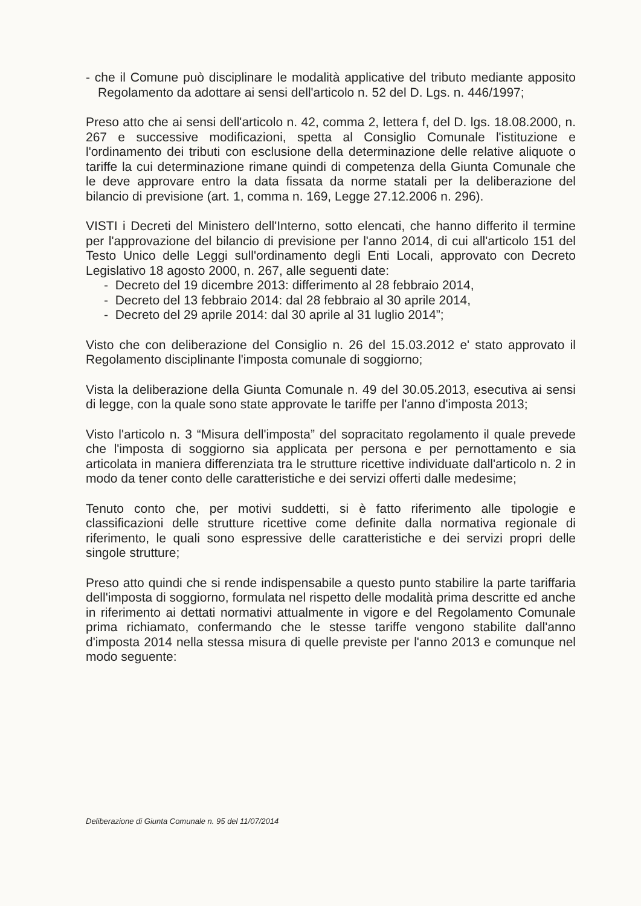- che il Comune può disciplinare le modalità applicative del tributo mediante apposito Regolamento da adottare ai sensi dell'articolo n. 52 del D. Lgs. n. 446/1997;
Preso atto che ai sensi dell'articolo n. 42, comma 2, lettera f, del D. lgs. 18.08.2000, n. 267 e successive modificazioni, spetta al Consiglio Comunale l'istituzione e l'ordinamento dei tributi con esclusione della determinazione delle relative aliquote o tariffe la cui determinazione rimane quindi di competenza della Giunta Comunale che le deve approvare entro la data fissata da norme statali per la deliberazione del bilancio di previsione (art. 1, comma n. 169, Legge 27.12.2006 n. 296).
VISTI i Decreti del Ministero dell'Interno, sotto elencati, che hanno differito il termine per l'approvazione del bilancio di previsione per l'anno 2014, di cui all'articolo 151 del Testo Unico delle Leggi sull'ordinamento degli Enti Locali, approvato con Decreto Legislativo 18 agosto 2000, n. 267, alle seguenti date:
- Decreto del 19 dicembre 2013: differimento al 28 febbraio 2014,
- Decreto del 13 febbraio 2014: dal 28 febbraio al 30 aprile 2014,
- Decreto del 29 aprile 2014: dal 30 aprile al 31 luglio 2014”;
Visto che con deliberazione del Consiglio n. 26 del 15.03.2012 e' stato approvato il Regolamento disciplinante l'imposta comunale di soggiorno;
Vista la deliberazione della Giunta Comunale n. 49 del 30.05.2013, esecutiva ai sensi di legge, con la quale sono state approvate le tariffe per l'anno d'imposta 2013;
Visto l'articolo n. 3 “Misura dell'imposta” del sopracitato regolamento il quale prevede che l'imposta di soggiorno sia applicata per persona e per pernottamento e sia articolata in maniera differenziata tra le strutture ricettive individuate dall'articolo n. 2 in modo da tener conto delle caratteristiche e dei servizi offerti dalle medesime;
Tenuto conto che, per motivi suddetti, si è fatto riferimento alle tipologie e classificazioni delle strutture ricettive come definite dalla normativa regionale di riferimento, le quali sono espressive delle caratteristiche e dei servizi propri delle singole strutture;
Preso atto quindi che si rende indispensabile a questo punto stabilire la parte tariffaria dell'imposta di soggiorno, formulata nel rispetto delle modalità prima descritte ed anche in riferimento ai dettati normativi attualmente in vigore e del Regolamento Comunale prima richiamato, confermando che le stesse tariffe vengono stabilite dall'anno d'imposta 2014 nella stessa misura di quelle previste per l'anno 2013 e comunque nel modo seguente:
Deliberazione di Giunta Comunale n. 95 del 11/07/2014